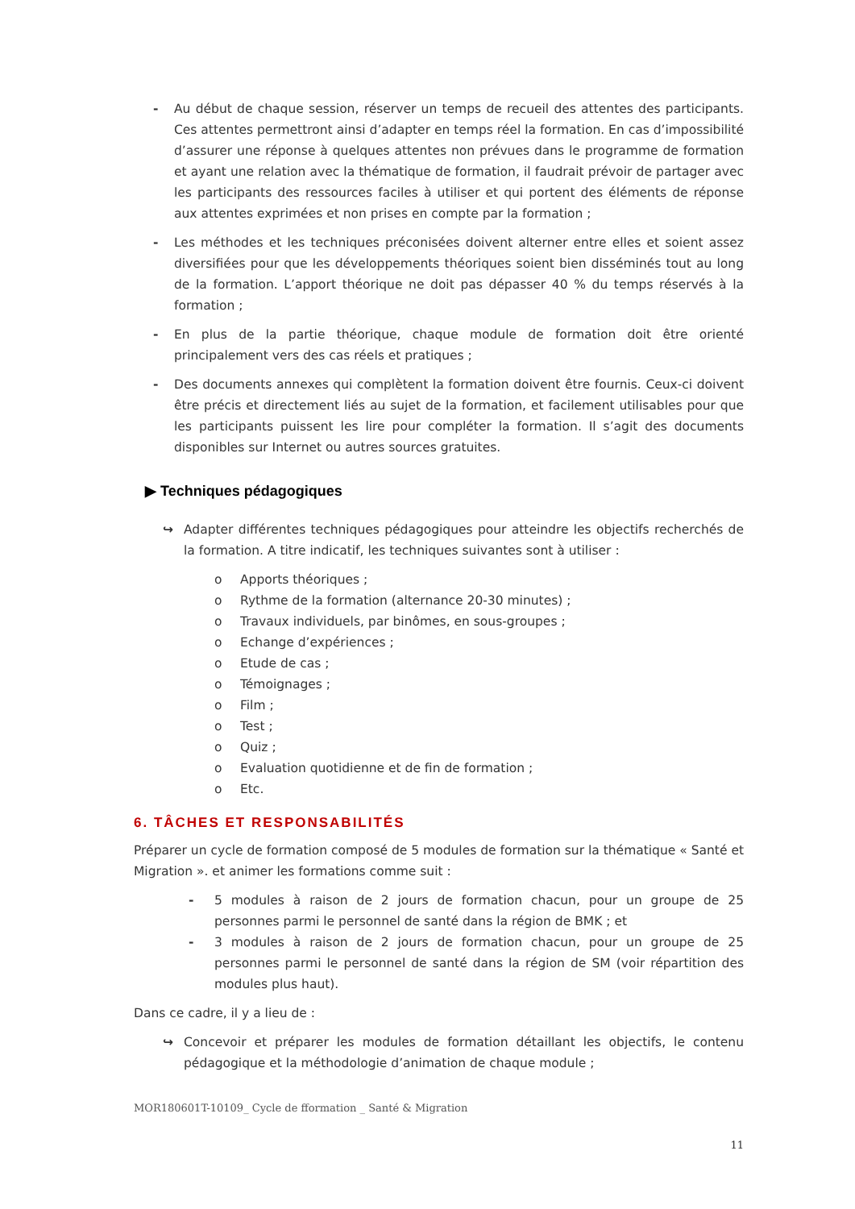- Au début de chaque session, réserver un temps de recueil des attentes des participants. Ces attentes permettront ainsi d’adapter en temps réel la formation. En cas d’impossibilité d’assurer une réponse à quelques attentes non prévues dans le programme de formation et ayant une relation avec la thématique de formation, il faudrait prévoir de partager avec les participants des ressources faciles à utiliser et qui portent des éléments de réponse aux attentes exprimées et non prises en compte par la formation ;
- Les méthodes et les techniques préconisées doivent alterner entre elles et soient assez diversifiées pour que les développements théoriques soient bien disséminés tout au long de la formation. L’apport théorique ne doit pas dépasser 40 % du temps réservés à la formation ;
- En plus de la partie théorique, chaque module de formation doit être orienté principalement vers des cas réels et pratiques ;
- Des documents annexes qui complètent la formation doivent être fournis. Ceux-ci doivent être précis et directement liés au sujet de la formation, et facilement utilisables pour que les participants puissent les lire pour compléter la formation. Il s’agit des documents disponibles sur Internet ou autres sources gratuites.
▶ Techniques pédagogiques
↪ Adapter différentes techniques pédagogiques pour atteindre les objectifs recherchés de la formation. A titre indicatif, les techniques suivantes sont à utiliser :
o Apports théoriques ;
o Rythme de la formation (alternance 20-30 minutes) ;
o Travaux individuels, par binômes, en sous-groupes ;
o Echange d’expériences ;
o Etude de cas ;
o Témoignages ;
o Film ;
o Test ;
o Quiz ;
o Evaluation quotidienne et de fin de formation ;
o Etc.
6. TÂCHES ET RESPONSABILITÉS
Préparer un cycle de formation composé de 5 modules de formation sur la thématique « Santé et Migration ». et animer les formations comme suit :
- 5 modules à raison de 2 jours de formation chacun, pour un groupe de 25 personnes parmi le personnel de santé dans la région de BMK ; et
- 3 modules à raison de 2 jours de formation chacun, pour un groupe de 25 personnes parmi le personnel de santé dans la région de SM (voir répartition des modules plus haut).
Dans ce cadre, il y a lieu de :
↪ Concevoir et préparer les modules de formation détaillant les objectifs, le contenu pédagogique et la méthodologie d’animation de chaque module ;
MOR180601T-10109_ Cycle de fformation _ Santé & Migration
11